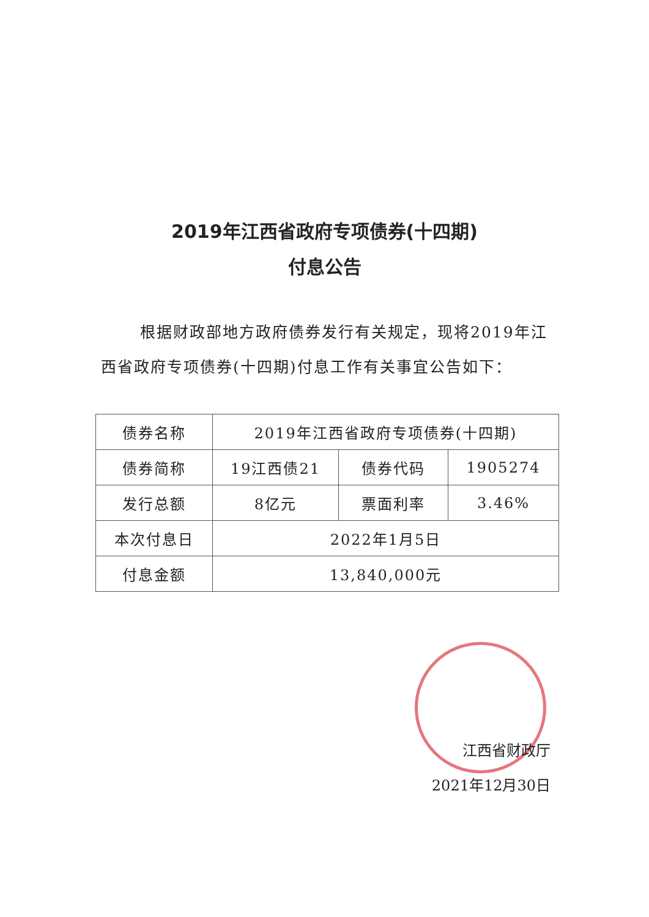2019年江西省政府专项债券(十四期)
付息公告
根据财政部地方政府债券发行有关规定，现将2019年江西省政府专项债券(十四期)付息工作有关事宜公告如下：
| 债券名称 | 2019年江西省政府专项债券(十四期) | | |
| 债券简称 | 19江西债21 | 债券代码 | 1905274 |
| 发行总额 | 8亿元 | 票面利率 | 3.46% |
| 本次付息日 | 2022年1月5日 | | |
| 付息金额 | 13,840,000元 | | |
江西省财政厅
2021年12月30日